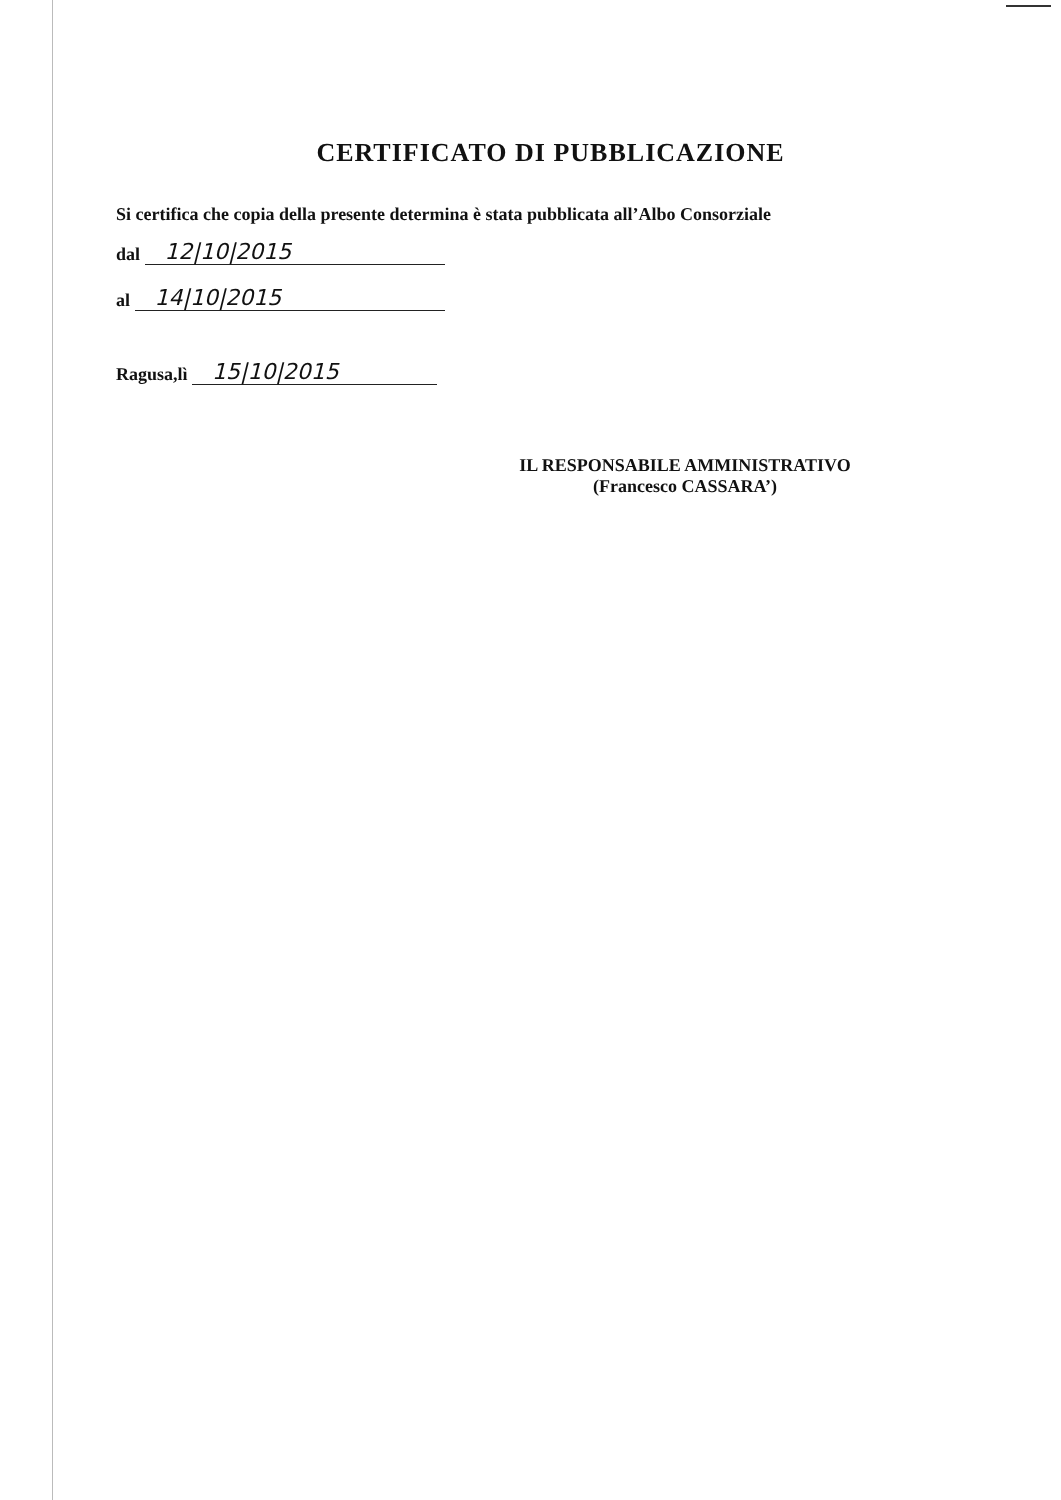CERTIFICATO DI PUBBLICAZIONE
Si certifica che copia della presente determina è stata pubblicata all’Albo Consorziale
dal 12|10|2015
al 14|10|2015
Ragusa,lì 15|10|2015
IL RESPONSABILE AMMINISTRATIVO
(Francesco CASSARA’)